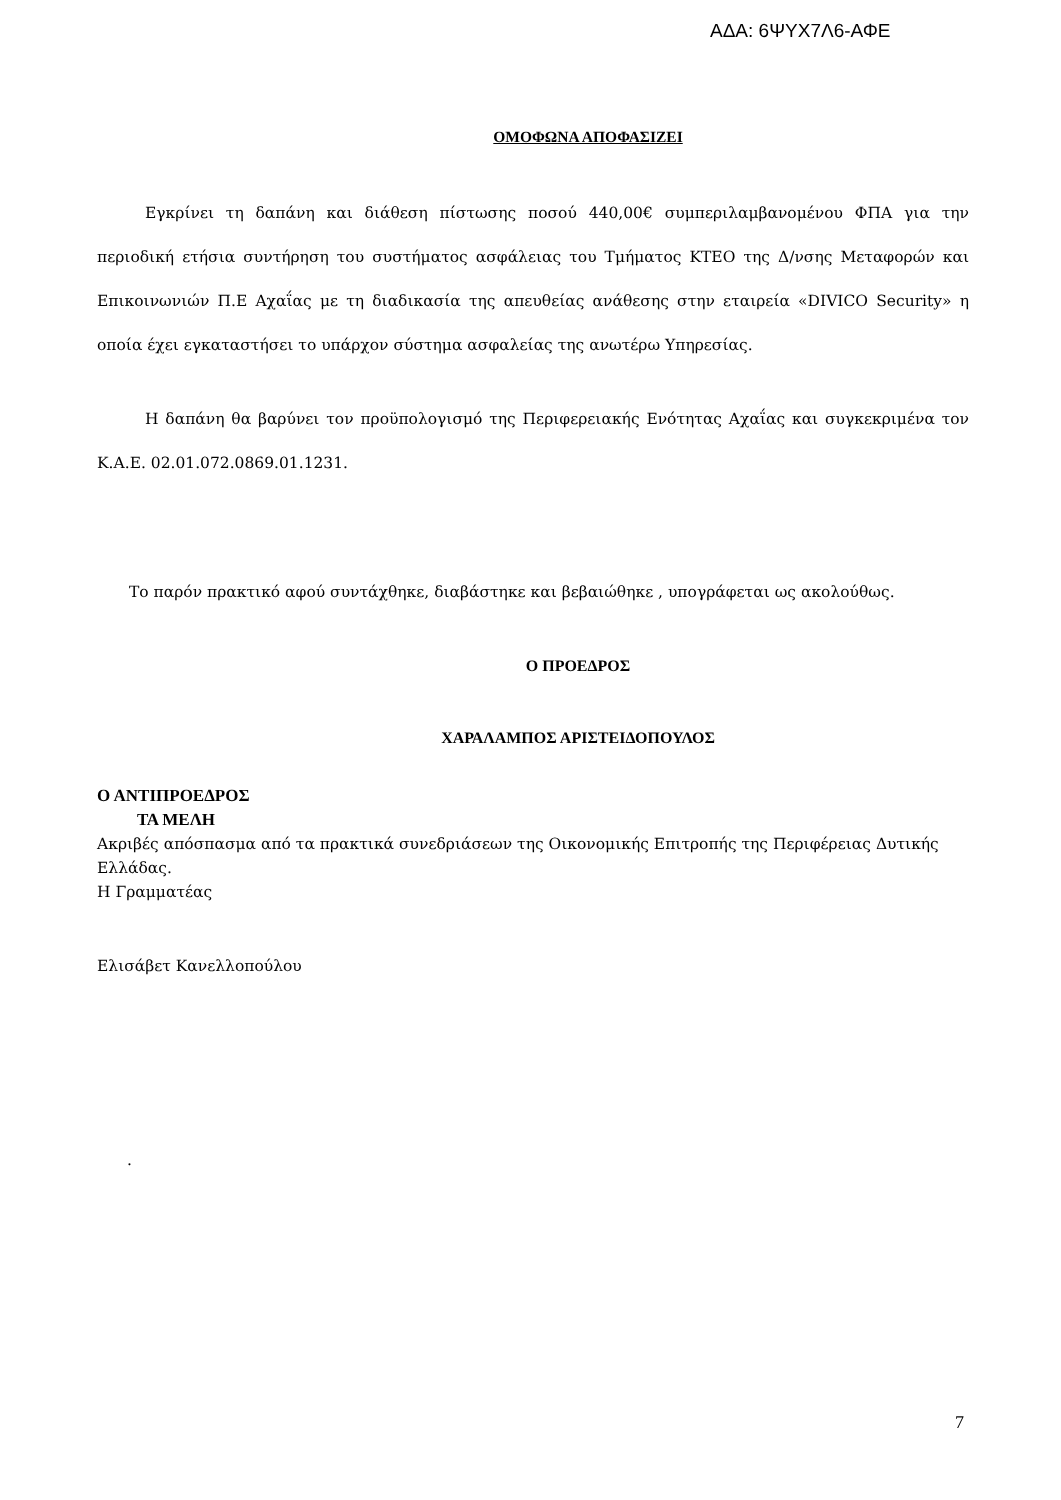ΑΔΑ: 6ΨΥΧ7Λ6-ΑΦΕ
ΟΜΟΦΩΝΑ ΑΠΟΦΑΣΙΖΕΙ
Εγκρίνει τη δαπάνη και διάθεση πίστωσης ποσού 440,00€ συμπεριλαμβανομένου ΦΠΑ για την περιοδική ετήσια συντήρηση του συστήματος ασφάλειας του Τμήματος ΚΤΕΟ της Δ/νσης Μεταφορών και Επικοινωνιών Π.Ε Αχαΐας με τη διαδικασία της απευθείας ανάθεσης στην εταιρεία «DIVICO Security» η οποία έχει εγκαταστήσει το υπάρχον σύστημα ασφαλείας της ανωτέρω Υπηρεσίας.
Η δαπάνη θα βαρύνει τον προϋπολογισμό της Περιφερειακής Ενότητας Αχαΐας και συγκεκριμένα τον Κ.Α.Ε. 02.01.072.0869.01.1231.
Το παρόν πρακτικό αφού συντάχθηκε, διαβάστηκε και βεβαιώθηκε , υπογράφεται ως ακολούθως.
Ο ΠΡΟΕΔΡΟΣ
ΧΑΡΑΛΑΜΠΟΣ ΑΡΙΣΤΕΙΔΟΠΟΥΛΟΣ
Ο ΑΝΤΙΠΡΟΕΔΡΟΣ
ΤΑ ΜΕΛΗ
Ακριβές απόσπασμα από τα πρακτικά συνεδριάσεων της Οικονομικής Επιτροπής της Περιφέρειας Δυτικής Ελλάδας.
Η Γραμματέας
Ελισάβετ Κανελλοπούλου
.
7